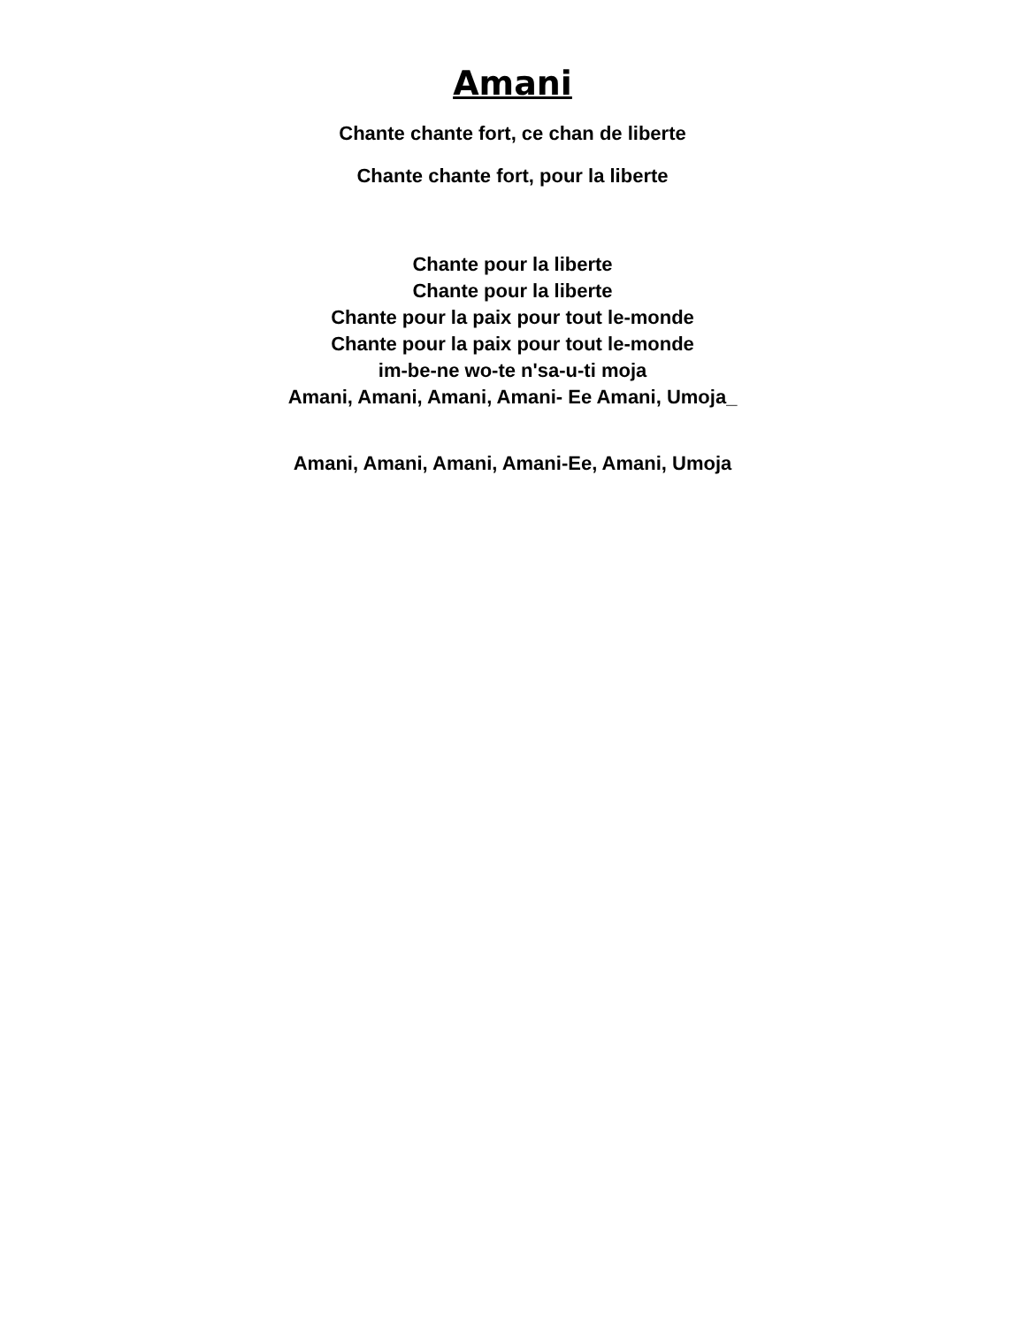Amani
Chante chante fort, ce chan de liberte
Chante chante fort, pour la liberte
Chante pour la liberte
Chante pour la liberte
Chante pour la paix pour tout le-monde
Chante pour la paix pour tout le-monde
im-be-ne wo-te n'sa-u-ti moja
Amani, Amani, Amani, Amani- Ee Amani, Umoja_
Amani, Amani, Amani, Amani-Ee, Amani, Umoja